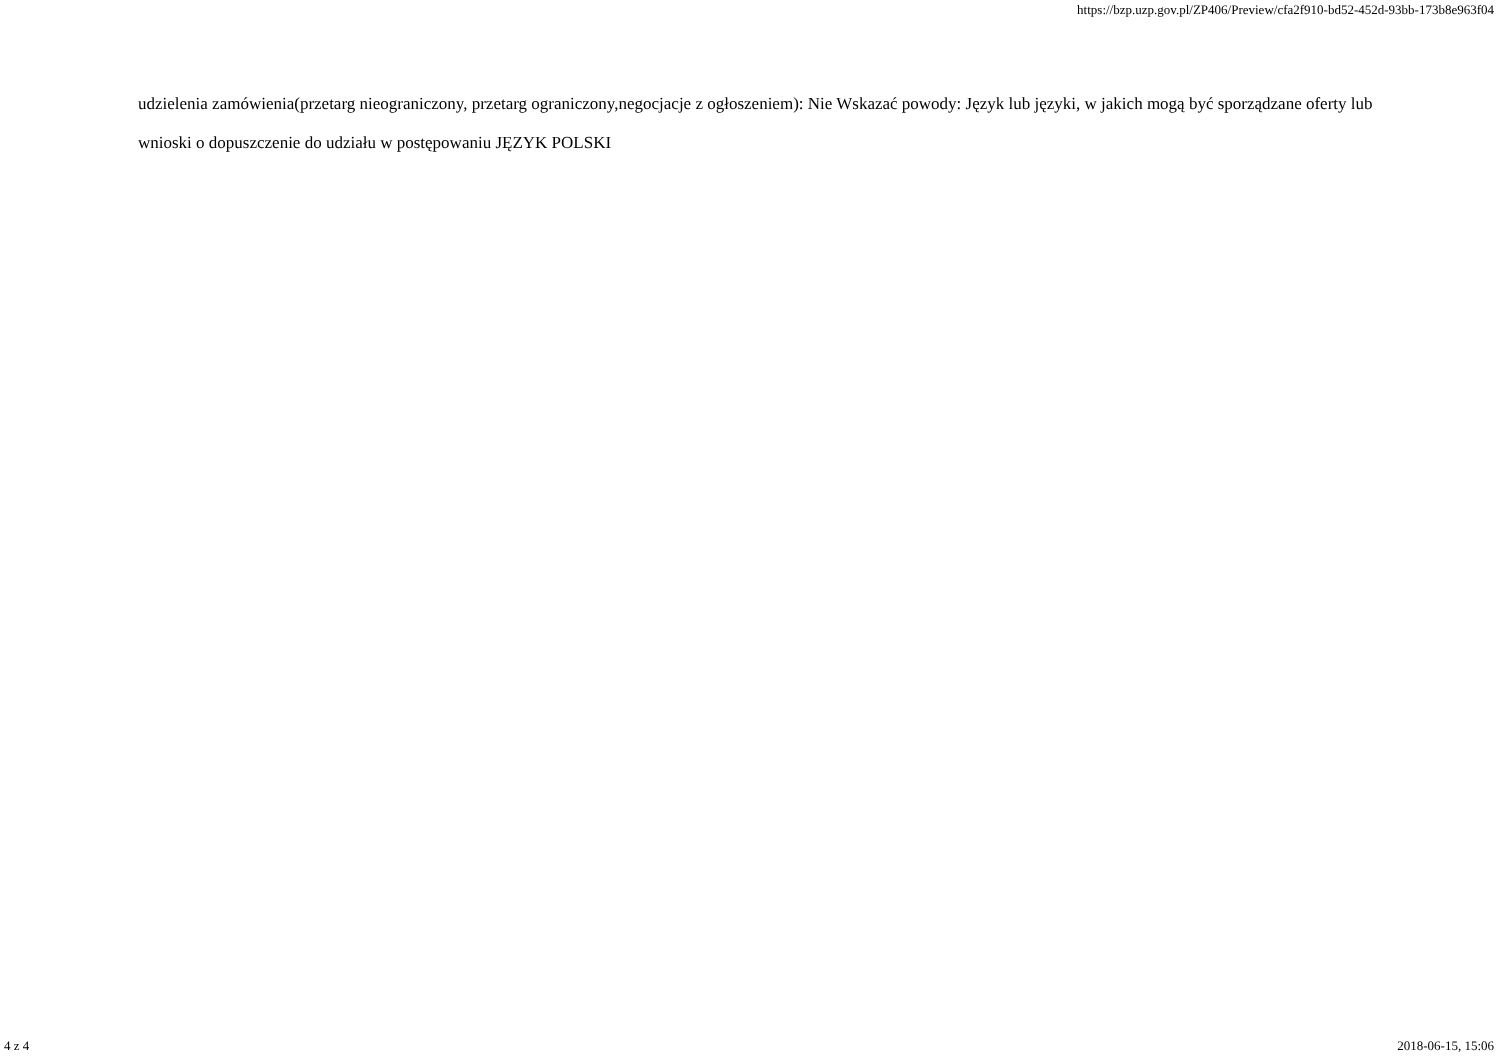https://bzp.uzp.gov.pl/ZP406/Preview/cfa2f910-bd52-452d-93bb-173b8e963f04
udzielenia zamówienia(przetarg nieograniczony, przetarg ograniczony,negocjacje z ogłoszeniem): Nie Wskazać powody: Język lub języki, w jakich mogą być sporządzane oferty lub wnioski o dopuszczenie do udziału w postępowaniu JĘZYK POLSKI
4 z 4 2018-06-15, 15:06